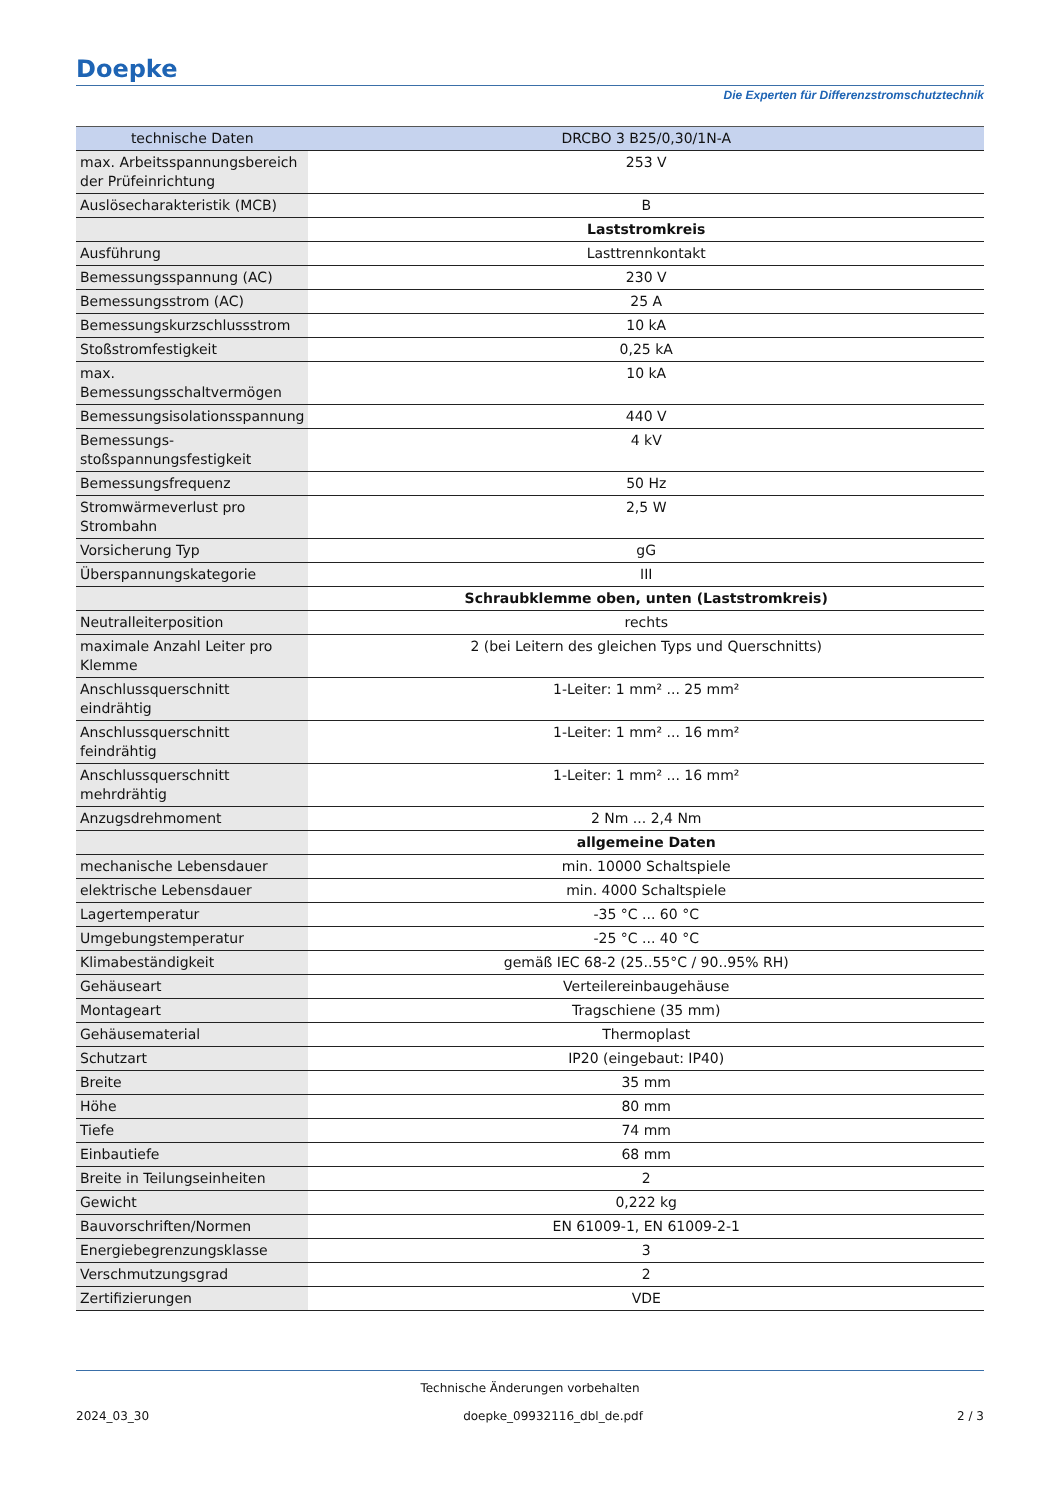Doepke
Die Experten für Differenzstromschutztechnik
| technische Daten | DRCBO 3 B25/0,30/1N-A |
| --- | --- |
| max. Arbeitsspannungsbereich der Prüfeinrichtung | 253 V |
| Auslösecharakteristik (MCB) | B |
| | Laststromkreis |
| Ausführung | Lasttrennkontakt |
| Bemessungsspannung (AC) | 230 V |
| Bemessungsstrom (AC) | 25 A |
| Bemessungskurzschlussstrom | 10 kA |
| Stoßstromfestigkeit | 0,25 kA |
| max. Bemessungsschaltvermögen | 10 kA |
| Bemessungsisolationsspannung | 440 V |
| Bemessungs-stoßspannungsfestigkeit | 4 kV |
| Bemessungsfrequenz | 50 Hz |
| Stromwärmeverlust pro Strombahn | 2,5 W |
| Vorsicherung Typ | gG |
| Überspannungskategorie | III |
| | Schraubklemme oben, unten (Laststromkreis) |
| Neutralleiterposition | rechts |
| maximale Anzahl Leiter pro Klemme | 2 (bei Leitern des gleichen Typs und Querschnitts) |
| Anschlussquerschnitt eindrähtig | 1-Leiter: 1 mm² ... 25 mm² |
| Anschlussquerschnitt feindrähtig | 1-Leiter: 1 mm² ... 16 mm² |
| Anschlussquerschnitt mehrdrähtig | 1-Leiter: 1 mm² ... 16 mm² |
| Anzugsdrehmoment | 2 Nm ... 2,4 Nm |
| | allgemeine Daten |
| mechanische Lebensdauer | min. 10000 Schaltspiele |
| elektrische Lebensdauer | min. 4000 Schaltspiele |
| Lagertemperatur | -35 °C ... 60 °C |
| Umgebungstemperatur | -25 °C ... 40 °C |
| Klimabeständigkeit | gemäß IEC 68-2 (25..55°C / 90..95% RH) |
| Gehäuseart | Verteilereinbaugehäuse |
| Montageart | Tragschiene (35 mm) |
| Gehäusematerial | Thermoplast |
| Schutzart | IP20 (eingebaut: IP40) |
| Breite | 35 mm |
| Höhe | 80 mm |
| Tiefe | 74 mm |
| Einbautiefe | 68 mm |
| Breite in Teilungseinheiten | 2 |
| Gewicht | 0,222 kg |
| Bauvorschriften/Normen | EN 61009-1, EN 61009-2-1 |
| Energiebegrenzungsklasse | 3 |
| Verschmutzungsgrad | 2 |
| Zertifizierungen | VDE |
Technische Änderungen vorbehalten
2024_03_30 doepke_09932116_dbl_de.pdf 2 / 3